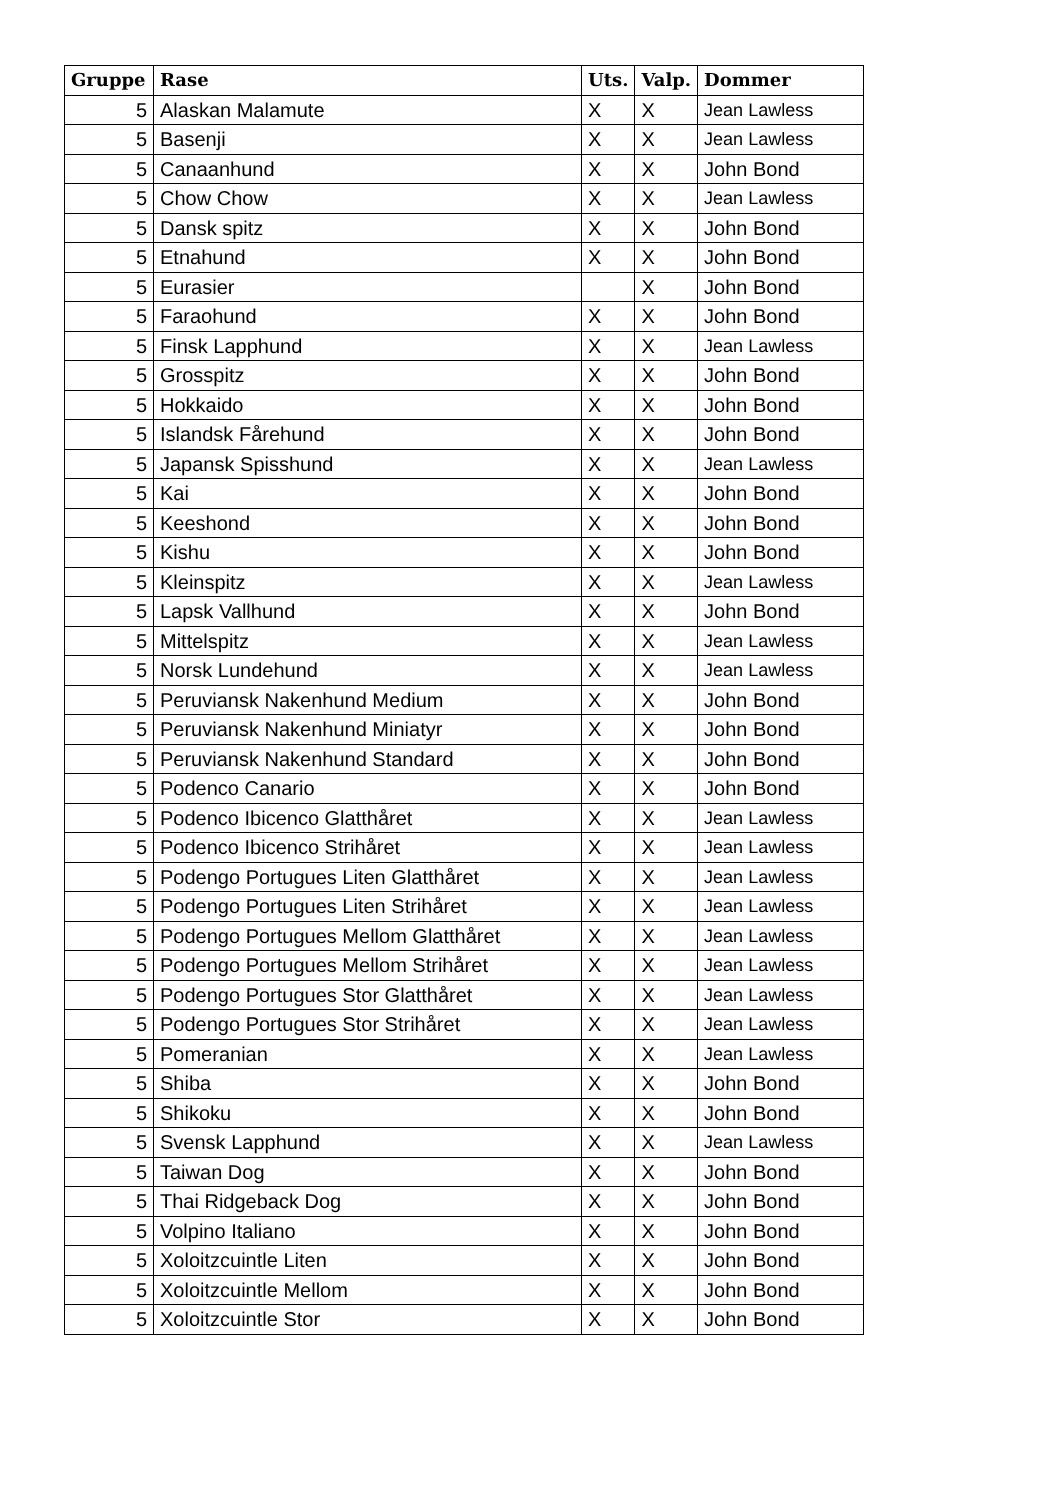| Gruppe | Rase | Uts. | Valp. | Dommer |
| --- | --- | --- | --- | --- |
| 5 | Alaskan Malamute | X | X | Jean Lawless |
| 5 | Basenji | X | X | Jean Lawless |
| 5 | Canaanhund | X | X | John Bond |
| 5 | Chow Chow | X | X | Jean Lawless |
| 5 | Dansk spitz | X | X | John Bond |
| 5 | Etnahund | X | X | John Bond |
| 5 | Eurasier | | X | John Bond |
| 5 | Faraohund | X | X | John Bond |
| 5 | Finsk Lapphund | X | X | Jean Lawless |
| 5 | Grosspitz | X | X | John Bond |
| 5 | Hokkaido | X | X | John Bond |
| 5 | Islandsk Fårehund | X | X | John Bond |
| 5 | Japansk Spisshund | X | X | Jean Lawless |
| 5 | Kai | X | X | John Bond |
| 5 | Keeshond | X | X | John Bond |
| 5 | Kishu | X | X | John Bond |
| 5 | Kleinspitz | X | X | Jean Lawless |
| 5 | Lapsk Vallhund | X | X | John Bond |
| 5 | Mittelspitz | X | X | Jean Lawless |
| 5 | Norsk Lundehund | X | X | Jean Lawless |
| 5 | Peruviansk Nakenhund Medium | X | X | John Bond |
| 5 | Peruviansk Nakenhund Miniatyr | X | X | John Bond |
| 5 | Peruviansk Nakenhund Standard | X | X | John Bond |
| 5 | Podenco Canario | X | X | John Bond |
| 5 | Podenco Ibicenco Glatthåret | X | X | Jean Lawless |
| 5 | Podenco Ibicenco Strihåret | X | X | Jean Lawless |
| 5 | Podengo Portugues Liten Glatthåret | X | X | Jean Lawless |
| 5 | Podengo Portugues Liten Strihåret | X | X | Jean Lawless |
| 5 | Podengo Portugues Mellom Glatthåret | X | X | Jean Lawless |
| 5 | Podengo Portugues Mellom Strihåret | X | X | Jean Lawless |
| 5 | Podengo Portugues Stor Glatthåret | X | X | Jean Lawless |
| 5 | Podengo Portugues Stor Strihåret | X | X | Jean Lawless |
| 5 | Pomeranian | X | X | Jean Lawless |
| 5 | Shiba | X | X | John Bond |
| 5 | Shikoku | X | X | John Bond |
| 5 | Svensk Lapphund | X | X | Jean Lawless |
| 5 | Taiwan Dog | X | X | John Bond |
| 5 | Thai Ridgeback Dog | X | X | John Bond |
| 5 | Volpino Italiano | X | X | John Bond |
| 5 | Xoloitzcuintle Liten | X | X | John Bond |
| 5 | Xoloitzcuintle Mellom | X | X | John Bond |
| 5 | Xoloitzcuintle Stor | X | X | John Bond |